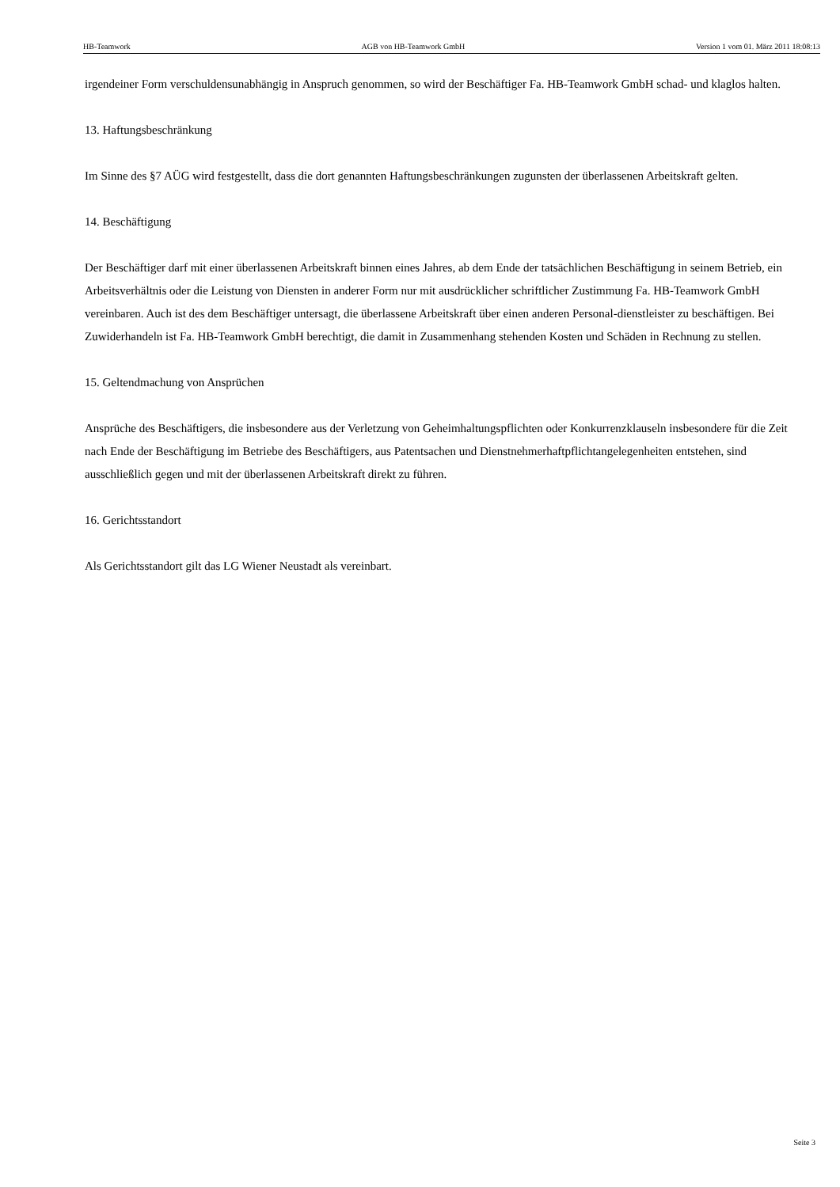HB-Teamwork AGB von HB-Teamwork GmbH Version 1 vom 01. März 2011 18:08:13
irgendeiner Form verschuldensunabhängig in Anspruch genommen, so wird der Beschäftiger Fa. HB-Teamwork GmbH schad- und klaglos halten.
13. Haftungsbeschränkung
Im Sinne des §7 AÜG wird festgestellt, dass die dort genannten Haftungsbeschränkungen zugunsten der überlassenen Arbeitskraft gelten.
14. Beschäftigung
Der Beschäftiger darf mit einer überlassenen Arbeitskraft binnen eines Jahres, ab dem Ende der tatsächlichen Beschäftigung in seinem Betrieb, ein Arbeitsverhältnis oder die Leistung von Diensten in anderer Form nur mit ausdrücklicher schriftlicher Zustimmung Fa. HB-Teamwork GmbH vereinbaren. Auch ist des dem Beschäftiger untersagt, die überlassene Arbeitskraft über einen anderen Personal-dienstleister zu beschäftigen. Bei Zuwiderhandeln ist Fa. HB-Teamwork GmbH berechtigt, die damit in Zusammenhang stehenden Kosten und Schäden in Rechnung zu stellen.
15. Geltendmachung von Ansprüchen
Ansprüche des Beschäftigers, die insbesondere aus der Verletzung von Geheimhaltungspflichten oder Konkurrenzklauseln insbesondere für die Zeit nach Ende der Beschäftigung im Betriebe des Beschäftigers, aus Patentsachen und Dienstnehmerhaftpflichtangelegenheiten entstehen, sind ausschließlich gegen und mit der überlassenen Arbeitskraft direkt zu führen.
16. Gerichtsstandort
Als Gerichtsstandort gilt das LG Wiener Neustadt als vereinbart.
Seite 3